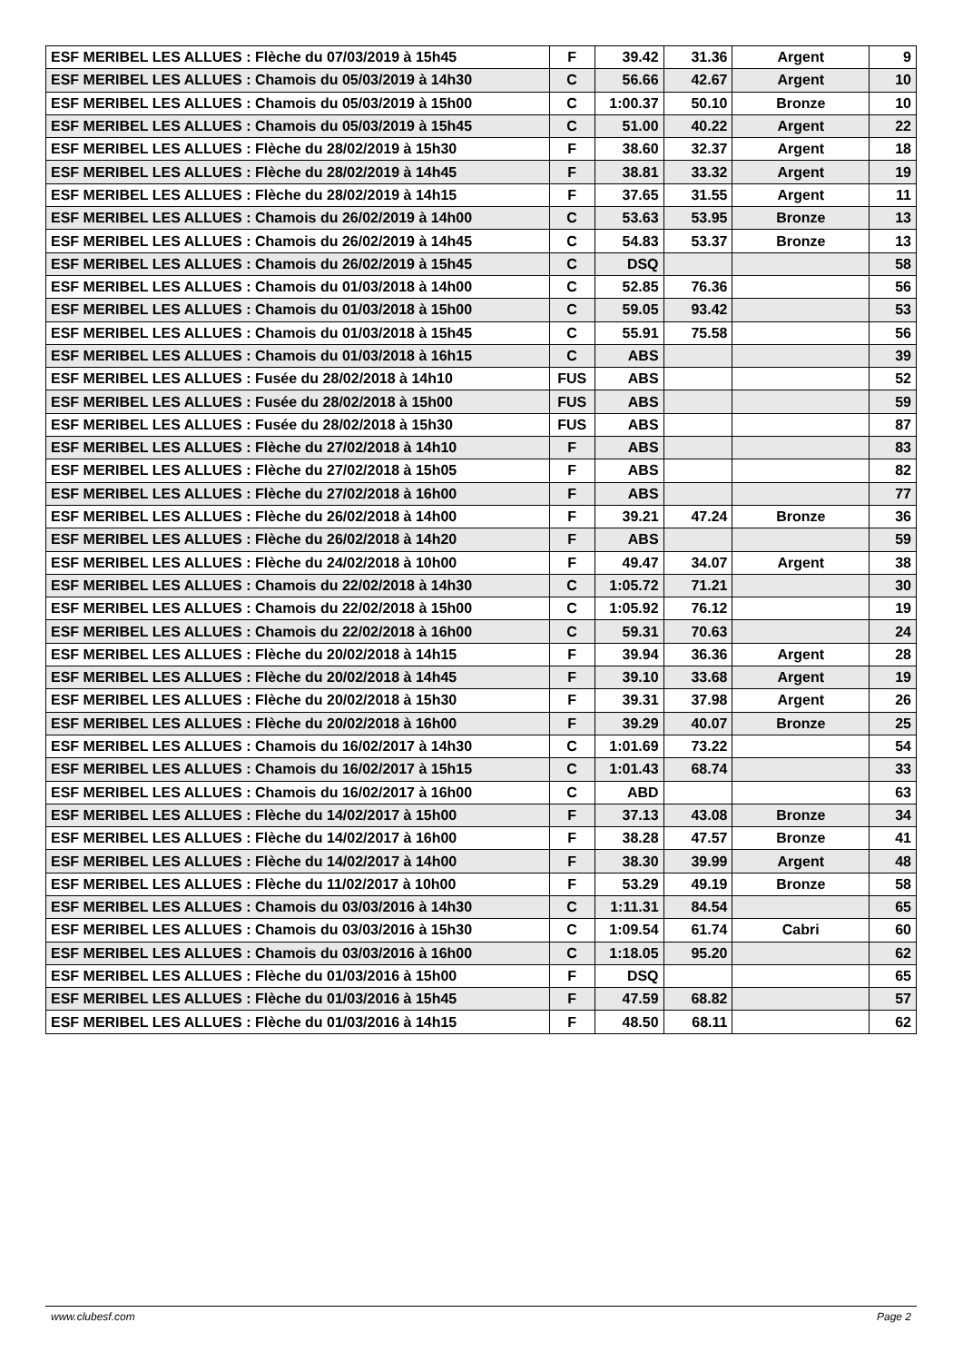| ESF MERIBEL LES ALLUES : Flèche du 07/03/2019 à 15h45 | F | 39.42 | 31.36 | Argent | 9 |
| ESF MERIBEL LES ALLUES : Chamois du 05/03/2019 à 14h30 | C | 56.66 | 42.67 | Argent | 10 |
| ESF MERIBEL LES ALLUES : Chamois du 05/03/2019 à 15h00 | C | 1:00.37 | 50.10 | Bronze | 10 |
| ESF MERIBEL LES ALLUES : Chamois du 05/03/2019 à 15h45 | C | 51.00 | 40.22 | Argent | 22 |
| ESF MERIBEL LES ALLUES : Flèche du 28/02/2019 à 15h30 | F | 38.60 | 32.37 | Argent | 18 |
| ESF MERIBEL LES ALLUES : Flèche du 28/02/2019 à 14h45 | F | 38.81 | 33.32 | Argent | 19 |
| ESF MERIBEL LES ALLUES : Flèche du 28/02/2019 à 14h15 | F | 37.65 | 31.55 | Argent | 11 |
| ESF MERIBEL LES ALLUES : Chamois du 26/02/2019 à 14h00 | C | 53.63 | 53.95 | Bronze | 13 |
| ESF MERIBEL LES ALLUES : Chamois du 26/02/2019 à 14h45 | C | 54.83 | 53.37 | Bronze | 13 |
| ESF MERIBEL LES ALLUES : Chamois du 26/02/2019 à 15h45 | C | DSQ | | | 58 |
| ESF MERIBEL LES ALLUES : Chamois du 01/03/2018 à 14h00 | C | 52.85 | 76.36 | | 56 |
| ESF MERIBEL LES ALLUES : Chamois du 01/03/2018 à 15h00 | C | 59.05 | 93.42 | | 53 |
| ESF MERIBEL LES ALLUES : Chamois du 01/03/2018 à 15h45 | C | 55.91 | 75.58 | | 56 |
| ESF MERIBEL LES ALLUES : Chamois du 01/03/2018 à 16h15 | C | ABS | | | 39 |
| ESF MERIBEL LES ALLUES : Fusée du 28/02/2018 à 14h10 | FUS | ABS | | | 52 |
| ESF MERIBEL LES ALLUES : Fusée du 28/02/2018 à 15h00 | FUS | ABS | | | 59 |
| ESF MERIBEL LES ALLUES : Fusée du 28/02/2018 à 15h30 | FUS | ABS | | | 87 |
| ESF MERIBEL LES ALLUES : Flèche du 27/02/2018 à 14h10 | F | ABS | | | 83 |
| ESF MERIBEL LES ALLUES : Flèche du 27/02/2018 à 15h05 | F | ABS | | | 82 |
| ESF MERIBEL LES ALLUES : Flèche du 27/02/2018 à 16h00 | F | ABS | | | 77 |
| ESF MERIBEL LES ALLUES : Flèche du 26/02/2018 à 14h00 | F | 39.21 | 47.24 | Bronze | 36 |
| ESF MERIBEL LES ALLUES : Flèche du 26/02/2018 à 14h20 | F | ABS | | | 59 |
| ESF MERIBEL LES ALLUES : Flèche du 24/02/2018 à 10h00 | F | 49.47 | 34.07 | Argent | 38 |
| ESF MERIBEL LES ALLUES : Chamois du 22/02/2018 à 14h30 | C | 1:05.72 | 71.21 | | 30 |
| ESF MERIBEL LES ALLUES : Chamois du 22/02/2018 à 15h00 | C | 1:05.92 | 76.12 | | 19 |
| ESF MERIBEL LES ALLUES : Chamois du 22/02/2018 à 16h00 | C | 59.31 | 70.63 | | 24 |
| ESF MERIBEL LES ALLUES : Flèche du 20/02/2018 à 14h15 | F | 39.94 | 36.36 | Argent | 28 |
| ESF MERIBEL LES ALLUES : Flèche du 20/02/2018 à 14h45 | F | 39.10 | 33.68 | Argent | 19 |
| ESF MERIBEL LES ALLUES : Flèche du 20/02/2018 à 15h30 | F | 39.31 | 37.98 | Argent | 26 |
| ESF MERIBEL LES ALLUES : Flèche du 20/02/2018 à 16h00 | F | 39.29 | 40.07 | Bronze | 25 |
| ESF MERIBEL LES ALLUES : Chamois du 16/02/2017 à 14h30 | C | 1:01.69 | 73.22 | | 54 |
| ESF MERIBEL LES ALLUES : Chamois du 16/02/2017 à 15h15 | C | 1:01.43 | 68.74 | | 33 |
| ESF MERIBEL LES ALLUES : Chamois du 16/02/2017 à 16h00 | C | ABD | | | 63 |
| ESF MERIBEL LES ALLUES : Flèche du 14/02/2017 à 15h00 | F | 37.13 | 43.08 | Bronze | 34 |
| ESF MERIBEL LES ALLUES : Flèche du 14/02/2017 à 16h00 | F | 38.28 | 47.57 | Bronze | 41 |
| ESF MERIBEL LES ALLUES : Flèche du 14/02/2017 à 14h00 | F | 38.30 | 39.99 | Argent | 48 |
| ESF MERIBEL LES ALLUES : Flèche du 11/02/2017 à 10h00 | F | 53.29 | 49.19 | Bronze | 58 |
| ESF MERIBEL LES ALLUES : Chamois du 03/03/2016 à 14h30 | C | 1:11.31 | 84.54 | | 65 |
| ESF MERIBEL LES ALLUES : Chamois du 03/03/2016 à 15h30 | C | 1:09.54 | 61.74 | Cabri | 60 |
| ESF MERIBEL LES ALLUES : Chamois du 03/03/2016 à 16h00 | C | 1:18.05 | 95.20 | | 62 |
| ESF MERIBEL LES ALLUES : Flèche du 01/03/2016 à 15h00 | F | DSQ | | | 65 |
| ESF MERIBEL LES ALLUES : Flèche du 01/03/2016 à 15h45 | F | 47.59 | 68.82 | | 57 |
| ESF MERIBEL LES ALLUES : Flèche du 01/03/2016 à 14h15 | F | 48.50 | 68.11 | | 62 |
www.clubesf.com Page 2